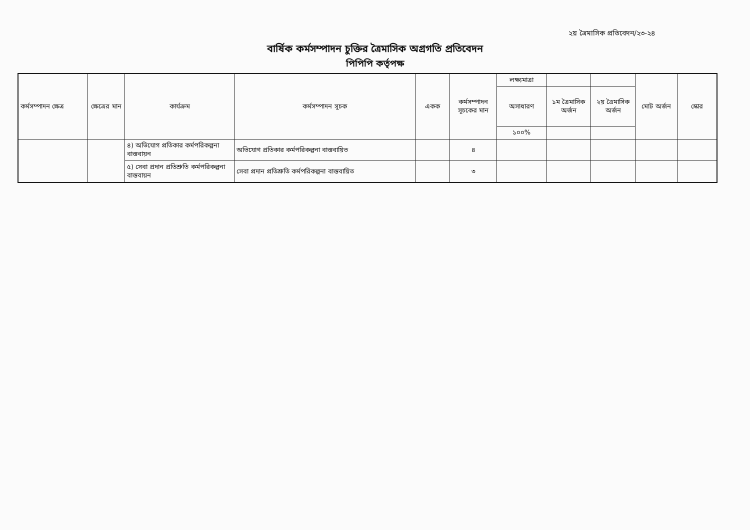২য় ত্রৈমাসিক প্রতিবেদন/২৩-২৪
বার্ষিক কর্মসম্পাদন চুক্তির ত্রৈমাসিক অগ্রগতি প্রতিবেদন
পিপিপি কর্তৃপক্ষ
| কর্মসম্পাদন ক্ষেত্র | ক্ষেত্রের মান | কার্যক্রম | কর্মসম্পাদন সূচক | একক | কর্মসম্পাদন সূচকের মান | লক্ষ্যমাত্রা | | | মোট অর্জন | স্কোর |
| --- | --- | --- | --- | --- | --- | --- | --- | --- | --- | --- |
| | | | | | | অসাধারণ | ১ম ত্রৈমাসিক অর্জন | ২য় ত্রৈমাসিক অর্জন | | |
| | | | | | | ১০০% | | | | |
| | | ৪) অভিযোগ প্রতিকার কর্মপরিকল্পনা বাস্তবায়ন | অভিযোগ প্রতিকার কর্মপরিকল্পনা বাস্তবায়িত | | ৪ | | | | | |
| | | ৫) সেবা প্রদান প্রতিশ্রুতি কর্মপরিকল্পনা বাস্তবায়ন | সেবা প্রদান প্রতিশ্রুতি কর্মপরিকল্পনা বাস্তবায়িত | | ৩ | | | | | |